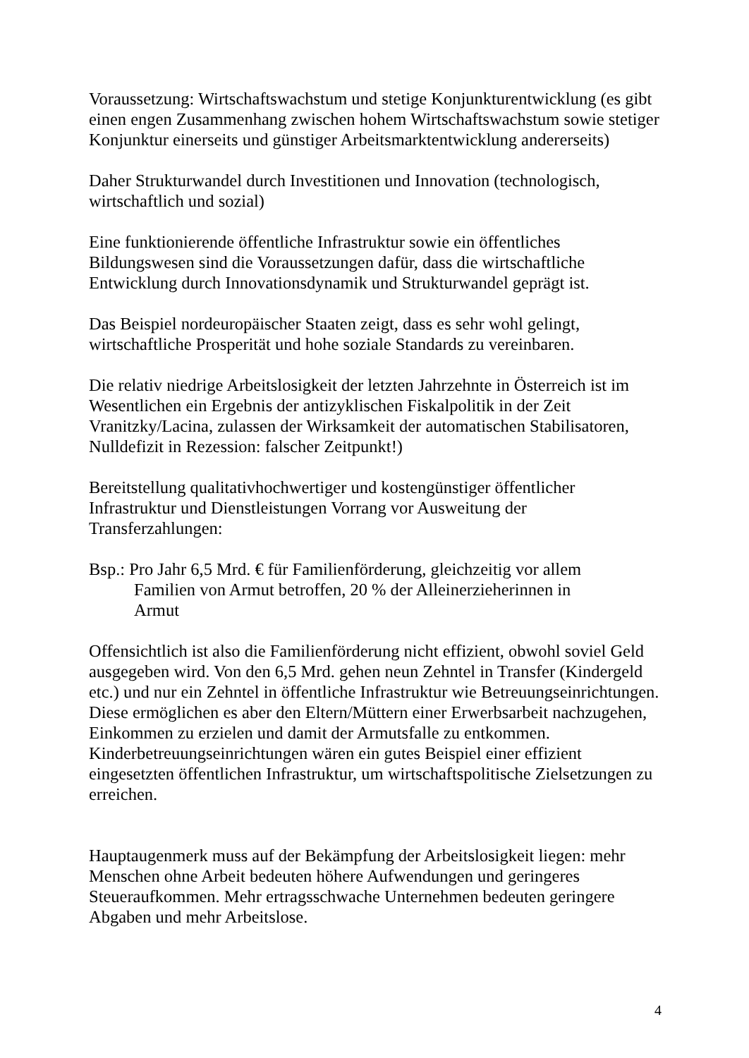Voraussetzung: Wirtschaftswachstum und stetige Konjunkturentwicklung (es gibt einen engen Zusammenhang zwischen hohem Wirtschaftswachstum sowie stetiger Konjunktur einerseits und günstiger Arbeitsmarktentwicklung andererseits)
Daher Strukturwandel durch Investitionen und Innovation (technologisch, wirtschaftlich und sozial)
Eine funktionierende öffentliche Infrastruktur sowie ein öffentliches Bildungswesen sind die Voraussetzungen dafür, dass die wirtschaftliche Entwicklung durch Innovationsdynamik und Strukturwandel geprägt ist.
Das Beispiel nordeuropäischer Staaten zeigt, dass es sehr wohl gelingt, wirtschaftliche Prosperität und hohe soziale Standards zu vereinbaren.
Die relativ niedrige Arbeitslosigkeit der letzten Jahrzehnte in Österreich ist im Wesentlichen ein Ergebnis der antizyklischen Fiskalpolitik in der Zeit Vranitzky/Lacina, zulassen der Wirksamkeit der automatischen Stabilisatoren, Nulldefizit in Rezession: falscher Zeitpunkt!)
Bereitstellung qualitativhochwertiger und kostengünstiger öffentlicher Infrastruktur und Dienstleistungen Vorrang vor Ausweitung der Transferzahlungen:
Bsp.: Pro Jahr 6,5 Mrd. € für Familienförderung, gleichzeitig vor allem Familien von Armut betroffen, 20 % der Alleinerzieherinnen in Armut
Offensichtlich ist also die Familienförderung nicht effizient, obwohl soviel Geld ausgegeben wird. Von den 6,5 Mrd. gehen neun Zehntel in Transfer (Kindergeld etc.) und nur ein Zehntel in öffentliche Infrastruktur wie Betreuungseinrichtungen. Diese ermöglichen es aber den Eltern/Müttern einer Erwerbsarbeit nachzugehen, Einkommen zu erzielen und damit der Armutsfalle zu entkommen. Kinderbetreuungseinrichtungen wären ein gutes Beispiel einer effizient eingesetzten öffentlichen Infrastruktur, um wirtschaftspolitische Zielsetzungen zu erreichen.
Hauptaugenmerk muss auf der Bekämpfung der Arbeitslosigkeit liegen: mehr Menschen ohne Arbeit bedeuten höhere Aufwendungen und geringeres Steueraufkommen. Mehr ertragsschwache Unternehmen bedeuten geringere Abgaben und mehr Arbeitslose.
4